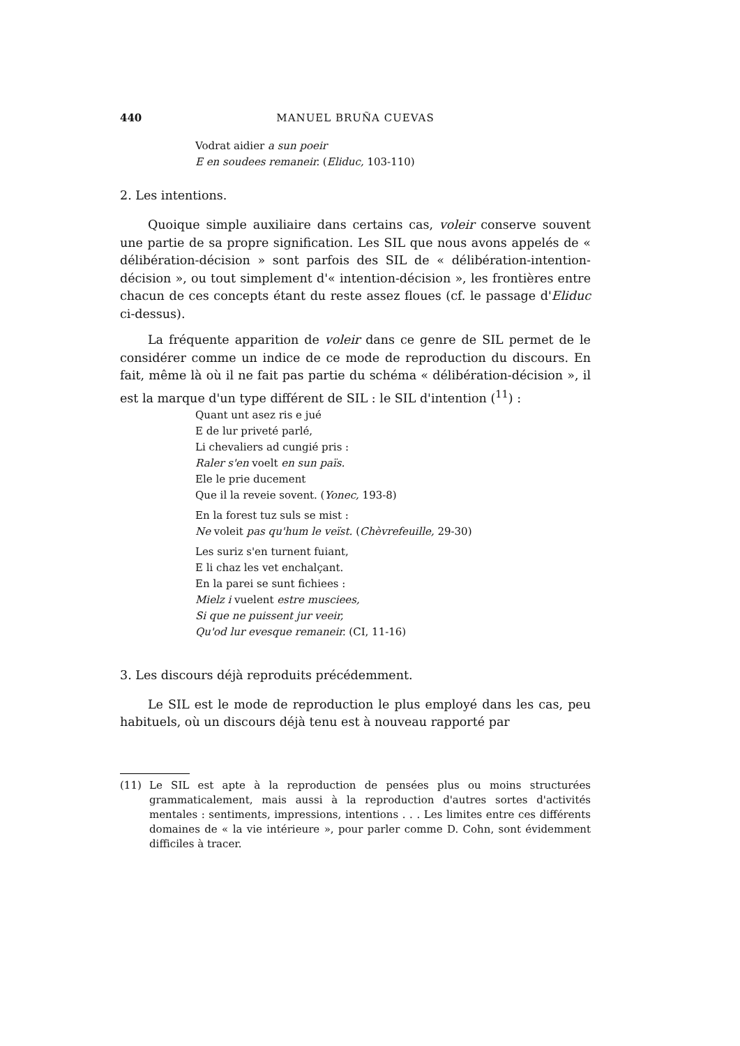440 MANUEL BRUÑA CUEVAS
Vodrat aidier a sun poeir
E en soudees remaneir. (Eliduc, 103-110)
2. Les intentions.
Quoique simple auxiliaire dans certains cas, voleir conserve souvent une partie de sa propre signification. Les SIL que nous avons appelés de « délibération-décision » sont parfois des SIL de « délibération-intention-décision », ou tout simplement d'« intention-décision », les frontières entre chacun de ces concepts étant du reste assez floues (cf. le passage d'Eliduc ci-dessus).
La fréquente apparition de voleir dans ce genre de SIL permet de le considérer comme un indice de ce mode de reproduction du discours. En fait, même là où il ne fait pas partie du schéma « délibération-décision », il est la marque d'un type différent de SIL : le SIL d'intention (<sup>11</sup>) :
Quant unt asez ris e jué
E de lur priveté parlé,
Li chevaliers ad cungié pris :
Raler s'en voelt en sun païs.
Ele le prie ducement
Que il la reveie sovent. (Yonec, 193-8)
En la forest tuz suls se mist :
Ne voleit pas qu'hum le veïst. (Chèvrefeuille, 29-30)
Les suriz s'en turnent fuiant,
E li chaz les vet enchalçant.
En la parei se sunt fichiees :
Mielz i vuelent estre musciees,
Si que ne puissent jur veeir,
Qu'od lur evesque remaneir. (CI, 11-16)
3. Les discours déjà reproduits précédemment.
Le SIL est le mode de reproduction le plus employé dans les cas, peu habituels, où un discours déjà tenu est à nouveau rapporté par
(11) Le SIL est apte à la reproduction de pensées plus ou moins structurées grammaticalement, mais aussi à la reproduction d'autres sortes d'activités mentales : sentiments, impressions, intentions . . . Les limites entre ces différents domaines de « la vie intérieure », pour parler comme D. Cohn, sont évidemment difficiles à tracer.